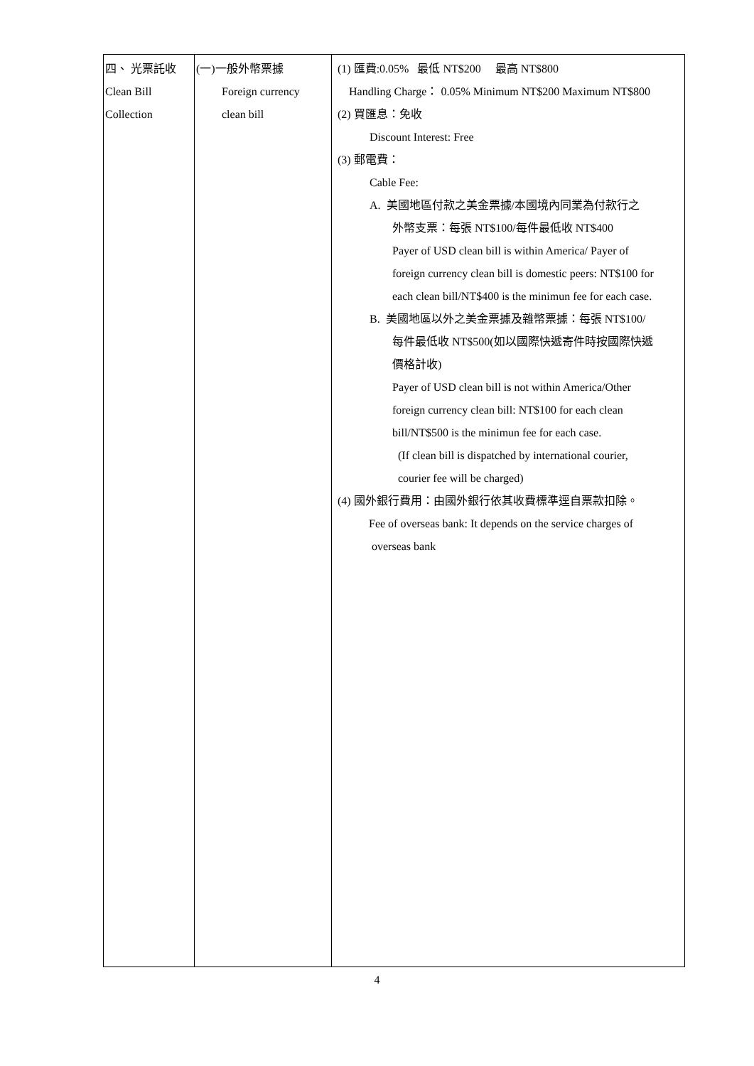| 四、 光票託收 Clean Bill Collection | (一)一般外幣票據 Foreign currency clean bill | (1) 匯費:0.05% 最低 NT$200 最高 NT$800 Handling Charge： 0.05% Minimum NT$200 Maximum NT$800 (2) 買匯息：免收 Discount Interest: Free (3) 郵電費： Cable Fee: A. 美國地區付款之美金票據/本國境內同業為付款行之 外幣支票：每張 NT$100/每件最低收 NT$400 Payer of USD clean bill is within America/ Payer of foreign currency clean bill is domestic peers: NT$100 for each clean bill/NT$400 is the minimun fee for each case. B. 美國地區以外之美金票據及雜幣票據：每張 NT$100/ 每件最低收 NT$500(如以國際快遞寄件時按國際快遞 價格計收) Payer of USD clean bill is not within America/Other foreign currency clean bill: NT$100 for each clean bill/NT$500 is the minimun fee for each case. (If clean bill is dispatched by international courier, courier fee will be charged) (4) 國外銀行費用：由國外銀行依其收費標準逕自票款扣除。 Fee of overseas bank: It depends on the service charges of overseas bank |
4